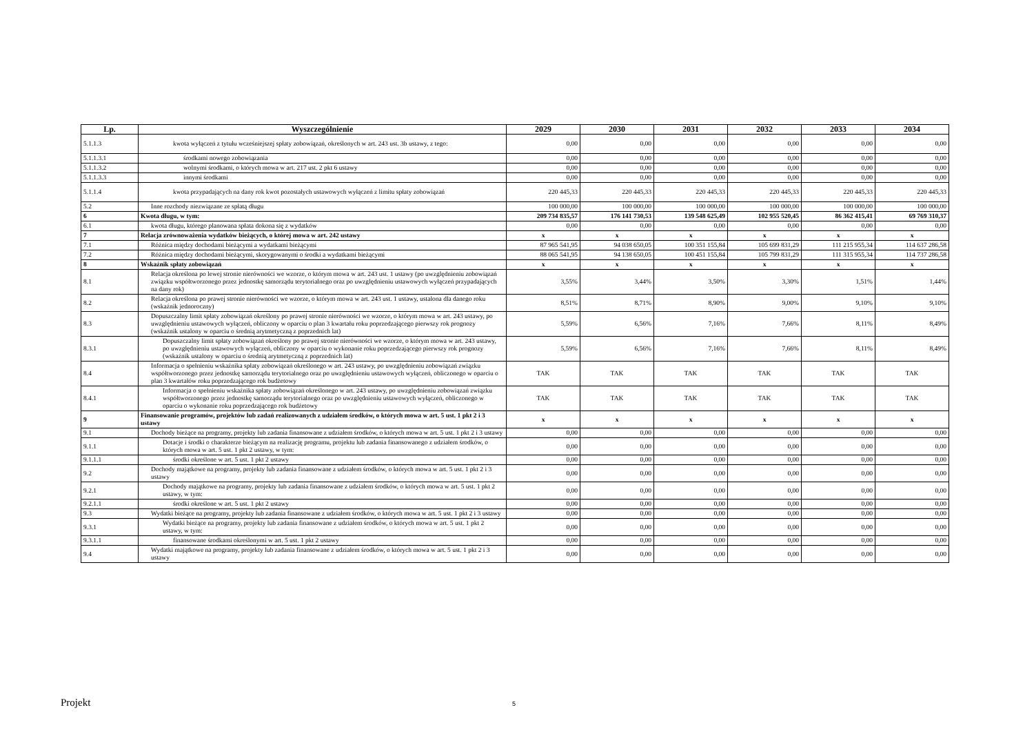| Lp. | Wyszczególnienie | 2029 | 2030 | 2031 | 2032 | 2033 | 2034 |
| --- | --- | --- | --- | --- | --- | --- | --- |
| 5.1.1.3 | kwota wyłączeń z tytułu wcześniejszej spłaty zobowiązań, określonych w art. 243 ust. 3b ustawy, z tego: | 0,00 | 0,00 | 0,00 | 0,00 | 0,00 | 0,00 |
| 5.1.1.3.1 | środkami nowego zobowiązania | 0,00 | 0,00 | 0,00 | 0,00 | 0,00 | 0,00 |
| 5.1.1.3.2 | wolnymi środkami, o których mowa w art. 217 ust. 2 pkt 6 ustawy | 0,00 | 0,00 | 0,00 | 0,00 | 0,00 | 0,00 |
| 5.1.1.3.3 | innymi środkami | 0,00 | 0,00 | 0,00 | 0,00 | 0,00 | 0,00 |
| 5.1.1.4 | kwota przypadających na dany rok kwot pozostałych ustawowych wyłączeń z limitu spłaty zobowiązań | 220 445,33 | 220 445,33 | 220 445,33 | 220 445,33 | 220 445,33 | 220 445,33 |
| 5.2 | Inne rozchody niezwiązane ze spłatą długu | 100 000,00 | 100 000,00 | 100 000,00 | 100 000,00 | 100 000,00 | 100 000,00 |
| 6 | Kwota długu, w tym: | 209 734 835,57 | 176 141 730,53 | 139 548 625,49 | 102 955 520,45 | 86 362 415,41 | 69 769 310,37 |
| 6.1 | kwota długu, którego planowana spłata dokona się z wydatków | 0,00 | 0,00 | 0,00 | 0,00 | 0,00 | 0,00 |
| 7 | Relacja zrównoważenia wydatków bieżących, o której mowa w art. 242 ustawy | x | x | x | x | x | x |
| 7.1 | Różnica między dochodami bieżącymi a wydatkami bieżącymi | 87 965 541,95 | 94 038 650,05 | 100 351 155,84 | 105 699 831,29 | 111 215 955,34 | 114 637 286,58 |
| 7.2 | Różnica między dochodami bieżącymi, skorygowanymi o środki a wydatkami bieżącymi | 88 065 541,95 | 94 138 650,05 | 100 451 155,84 | 105 799 831,29 | 111 315 955,34 | 114 737 286,58 |
| 8 | Wskaźnik spłaty zobowiązań | x | x | x | x | x | x |
| 8.1 | Relacja określona po lewej stronie nierówności we wzorze, o którym mowa w art. 243 ust. 1 ustawy (po uwzględnieniu zobowiązań związku współtworzonego przez jednostkę samorządu terytorialnego oraz po uwzględnieniu ustawowych wyłączeń przypadających na dany rok) | 3,55% | 3,44% | 3,50% | 3,30% | 1,51% | 1,44% |
| 8.2 | Relacja określona po prawej stronie nierówności we wzorze, o którym mowa w art. 243 ust. 1 ustawy, ustalona dla danego roku (wskaźnik jednoroczny) | 8,51% | 8,71% | 8,90% | 9,00% | 9,10% | 9,10% |
| 8.3 | Dopuszczalny limit spłaty zobowiązań określony po prawej stronie nierówności we wzorze, o którym mowa w art. 243 ustawy, po uwzględnieniu ustawowych wyłączeń, obliczony w oparciu o plan 3 kwartału roku poprzedzającego pierwszy rok prognozy (wskaźnik ustalony w oparciu o średnią arytmetyczną z poprzednich lat) | 5,59% | 6,56% | 7,16% | 7,66% | 8,11% | 8,49% |
| 8.3.1 | Dopuszczalny limit spłaty zobowiązań określony po prawej stronie nierówności we wzorze, o którym mowa w art. 243 ustawy, po uwzględnieniu ustawowych wyłączeń, obliczony w oparciu o wykonanie roku poprzedzającego pierwszy rok prognozy (wskaźnik ustalony w oparciu o średnią arytmetyczną z poprzednich lat) | 5,59% | 6,56% | 7,16% | 7,66% | 8,11% | 8,49% |
| 8.4 | Informacja o spełnieniu wskaźnika spłaty zobowiązań określonego w art. 243 ustawy, po uwzględnieniu zobowiązań związku współtworzonego przez jednostkę samorządu terytorialnego oraz po uwzględnieniu ustawowych wyłączeń, obliczonego w oparciu o plan 3 kwartałów roku poprzedzającego rok budżetowy | TAK | TAK | TAK | TAK | TAK | TAK |
| 8.4.1 | Informacja o spełnieniu wskaźnika spłaty zobowiązań określonego w art. 243 ustawy, po uwzględnieniu zobowiązań związku współtworzonego przez jednostkę samorządu terytorialnego oraz po uwzględnieniu ustawowych wyłączeń, obliczonego w oparciu o wykonanie roku poprzedzającego rok budżetowy | TAK | TAK | TAK | TAK | TAK | TAK |
| 9 | Finansowanie programów, projektów lub zadań realizowanych z udziałem środków, o których mowa w art. 5 ust. 1 pkt 2 i 3 ustawy | x | x | x | x | x | x |
| 9.1 | Dochody bieżące na programy, projekty lub zadania finansowane z udziałem środków, o których mowa w art. 5 ust. 1 pkt 2 i 3 ustawy | 0,00 | 0,00 | 0,00 | 0,00 | 0,00 | 0,00 |
| 9.1.1 | Dotacje i środki o charakterze bieżącym na realizację programu, projektu lub zadania finansowanego z udziałem środków, o których mowa w art. 5 ust. 1 pkt 2 ustawy, w tym: | 0,00 | 0,00 | 0,00 | 0,00 | 0,00 | 0,00 |
| 9.1.1.1 | środki określone w art. 5 ust. 1 pkt 2 ustawy | 0,00 | 0,00 | 0,00 | 0,00 | 0,00 | 0,00 |
| 9.2 | Dochody majątkowe na programy, projekty lub zadania finansowane z udziałem środków, o których mowa w art. 5 ust. 1 pkt 2 i 3 ustawy | 0,00 | 0,00 | 0,00 | 0,00 | 0,00 | 0,00 |
| 9.2.1 | Dochody majątkowe na programy, projekty lub zadania finansowane z udziałem środków, o których mowa w art. 5 ust. 1 pkt 2 ustawy, w tym: | 0,00 | 0,00 | 0,00 | 0,00 | 0,00 | 0,00 |
| 9.2.1.1 | środki określone w art. 5 ust. 1 pkt 2 ustawy | 0,00 | 0,00 | 0,00 | 0,00 | 0,00 | 0,00 |
| 9.3 | Wydatki bieżące na programy, projekty lub zadania finansowane z udziałem środków, o których mowa w art. 5 ust. 1 pkt 2 i 3 ustawy | 0,00 | 0,00 | 0,00 | 0,00 | 0,00 | 0,00 |
| 9.3.1 | Wydatki bieżące na programy, projekty lub zadania finansowane z udziałem środków, o których mowa w art. 5 ust. 1 pkt 2 ustawy, w tym: | 0,00 | 0,00 | 0,00 | 0,00 | 0,00 | 0,00 |
| 9.3.1.1 | finansowane środkami określonymi w art. 5 ust. 1 pkt 2 ustawy | 0,00 | 0,00 | 0,00 | 0,00 | 0,00 | 0,00 |
| 9.4 | Wydatki majątkowe na programy, projekty lub zadania finansowane z udziałem środków, o których mowa w art. 5 ust. 1 pkt 2 i 3 ustawy | 0,00 | 0,00 | 0,00 | 0,00 | 0,00 | 0,00 |
Projekt 5